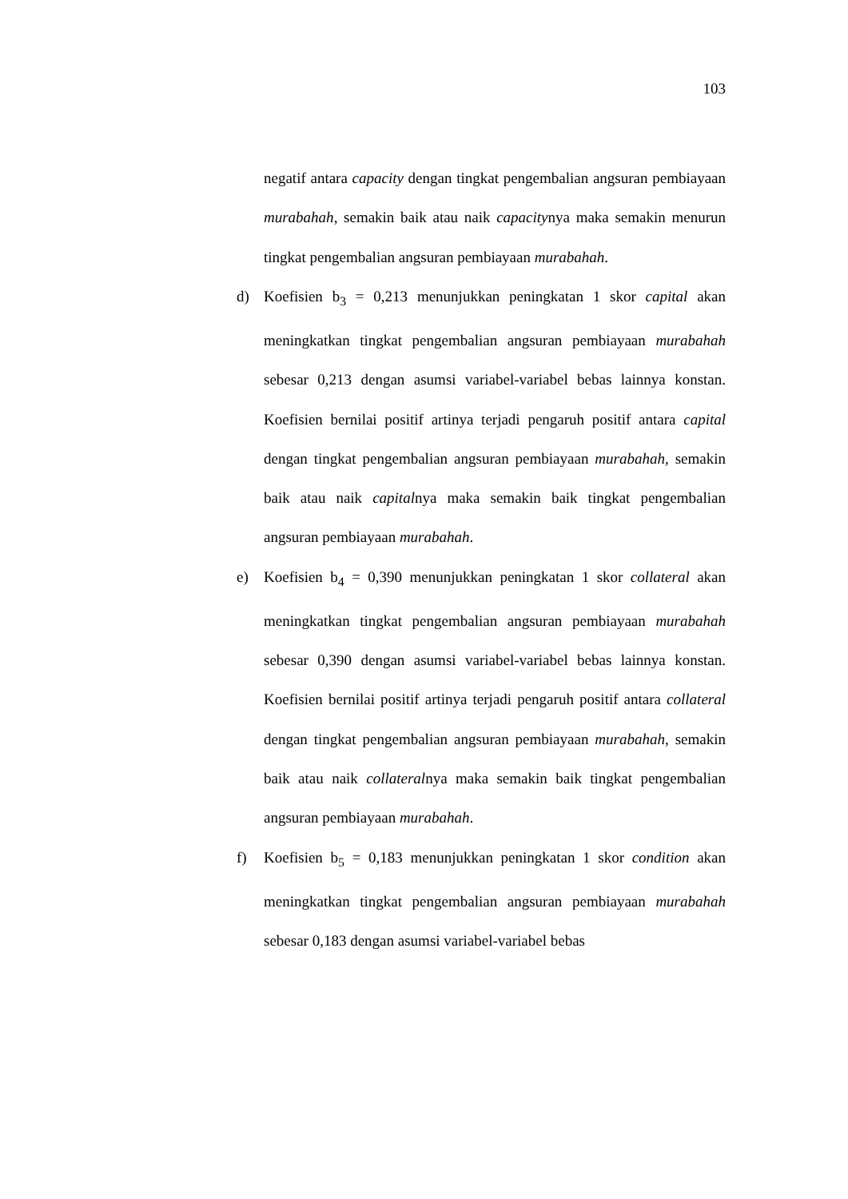103
negatif antara capacity dengan tingkat pengembalian angsuran pembiayaan murabahah, semakin baik atau naik capacitynya maka semakin menurun tingkat pengembalian angsuran pembiayaan murabahah.
d) Koefisien b<sub>3</sub> = 0,213 menunjukkan peningkatan 1 skor capital akan meningkatkan tingkat pengembalian angsuran pembiayaan murabahah sebesar 0,213 dengan asumsi variabel-variabel bebas lainnya konstan. Koefisien bernilai positif artinya terjadi pengaruh positif antara capital dengan tingkat pengembalian angsuran pembiayaan murabahah, semakin baik atau naik capitalnya maka semakin baik tingkat pengembalian angsuran pembiayaan murabahah.
e) Koefisien b<sub>4</sub> = 0,390 menunjukkan peningkatan 1 skor collateral akan meningkatkan tingkat pengembalian angsuran pembiayaan murabahah sebesar 0,390 dengan asumsi variabel-variabel bebas lainnya konstan. Koefisien bernilai positif artinya terjadi pengaruh positif antara collateral dengan tingkat pengembalian angsuran pembiayaan murabahah, semakin baik atau naik collateralnya maka semakin baik tingkat pengembalian angsuran pembiayaan murabahah.
f) Koefisien b<sub>5</sub> = 0,183 menunjukkan peningkatan 1 skor condition akan meningkatkan tingkat pengembalian angsuran pembiayaan murabahah sebesar 0,183 dengan asumsi variabel-variabel bebas